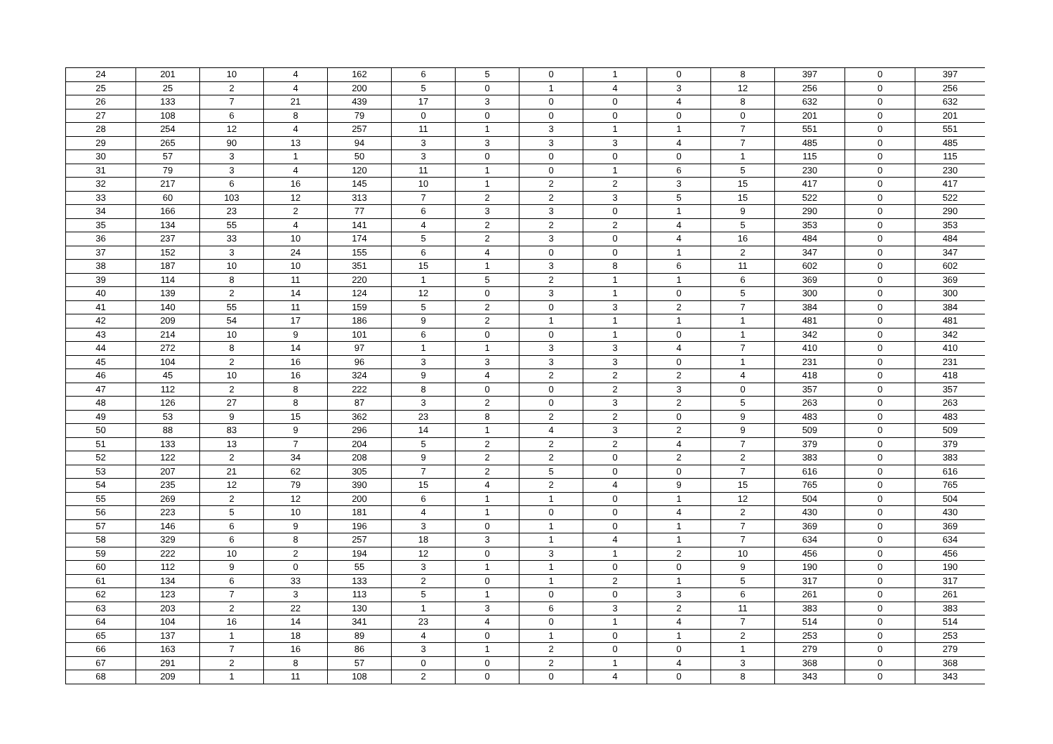| 24 | 201 | 10 | 4 | 162 | 6 | 5 | 0 | 1 | 0 | 8 | 397 | 0 | 397 |
| 25 | 25 | 2 | 4 | 200 | 5 | 0 | 1 | 4 | 3 | 12 | 256 | 0 | 256 |
| 26 | 133 | 7 | 21 | 439 | 17 | 3 | 0 | 0 | 4 | 8 | 632 | 0 | 632 |
| 27 | 108 | 6 | 8 | 79 | 0 | 0 | 0 | 0 | 0 | 0 | 201 | 0 | 201 |
| 28 | 254 | 12 | 4 | 257 | 11 | 1 | 3 | 1 | 1 | 7 | 551 | 0 | 551 |
| 29 | 265 | 90 | 13 | 94 | 3 | 3 | 3 | 3 | 4 | 7 | 485 | 0 | 485 |
| 30 | 57 | 3 | 1 | 50 | 3 | 0 | 0 | 0 | 0 | 1 | 115 | 0 | 115 |
| 31 | 79 | 3 | 4 | 120 | 11 | 1 | 0 | 1 | 6 | 5 | 230 | 0 | 230 |
| 32 | 217 | 6 | 16 | 145 | 10 | 1 | 2 | 2 | 3 | 15 | 417 | 0 | 417 |
| 33 | 60 | 103 | 12 | 313 | 7 | 2 | 2 | 3 | 5 | 15 | 522 | 0 | 522 |
| 34 | 166 | 23 | 2 | 77 | 6 | 3 | 3 | 0 | 1 | 9 | 290 | 0 | 290 |
| 35 | 134 | 55 | 4 | 141 | 4 | 2 | 2 | 2 | 4 | 5 | 353 | 0 | 353 |
| 36 | 237 | 33 | 10 | 174 | 5 | 2 | 3 | 0 | 4 | 16 | 484 | 0 | 484 |
| 37 | 152 | 3 | 24 | 155 | 6 | 4 | 0 | 0 | 1 | 2 | 347 | 0 | 347 |
| 38 | 187 | 10 | 10 | 351 | 15 | 1 | 3 | 8 | 6 | 11 | 602 | 0 | 602 |
| 39 | 114 | 8 | 11 | 220 | 1 | 5 | 2 | 1 | 1 | 6 | 369 | 0 | 369 |
| 40 | 139 | 2 | 14 | 124 | 12 | 0 | 3 | 1 | 0 | 5 | 300 | 0 | 300 |
| 41 | 140 | 55 | 11 | 159 | 5 | 2 | 0 | 3 | 2 | 7 | 384 | 0 | 384 |
| 42 | 209 | 54 | 17 | 186 | 9 | 2 | 1 | 1 | 1 | 1 | 481 | 0 | 481 |
| 43 | 214 | 10 | 9 | 101 | 6 | 0 | 0 | 1 | 0 | 1 | 342 | 0 | 342 |
| 44 | 272 | 8 | 14 | 97 | 1 | 1 | 3 | 3 | 4 | 7 | 410 | 0 | 410 |
| 45 | 104 | 2 | 16 | 96 | 3 | 3 | 3 | 3 | 0 | 1 | 231 | 0 | 231 |
| 46 | 45 | 10 | 16 | 324 | 9 | 4 | 2 | 2 | 2 | 4 | 418 | 0 | 418 |
| 47 | 112 | 2 | 8 | 222 | 8 | 0 | 0 | 2 | 3 | 0 | 357 | 0 | 357 |
| 48 | 126 | 27 | 8 | 87 | 3 | 2 | 0 | 3 | 2 | 5 | 263 | 0 | 263 |
| 49 | 53 | 9 | 15 | 362 | 23 | 8 | 2 | 2 | 0 | 9 | 483 | 0 | 483 |
| 50 | 88 | 83 | 9 | 296 | 14 | 1 | 4 | 3 | 2 | 9 | 509 | 0 | 509 |
| 51 | 133 | 13 | 7 | 204 | 5 | 2 | 2 | 2 | 4 | 7 | 379 | 0 | 379 |
| 52 | 122 | 2 | 34 | 208 | 9 | 2 | 2 | 0 | 2 | 2 | 383 | 0 | 383 |
| 53 | 207 | 21 | 62 | 305 | 7 | 2 | 5 | 0 | 0 | 7 | 616 | 0 | 616 |
| 54 | 235 | 12 | 79 | 390 | 15 | 4 | 2 | 4 | 9 | 15 | 765 | 0 | 765 |
| 55 | 269 | 2 | 12 | 200 | 6 | 1 | 1 | 0 | 1 | 12 | 504 | 0 | 504 |
| 56 | 223 | 5 | 10 | 181 | 4 | 1 | 0 | 0 | 4 | 2 | 430 | 0 | 430 |
| 57 | 146 | 6 | 9 | 196 | 3 | 0 | 1 | 0 | 1 | 7 | 369 | 0 | 369 |
| 58 | 329 | 6 | 8 | 257 | 18 | 3 | 1 | 4 | 1 | 7 | 634 | 0 | 634 |
| 59 | 222 | 10 | 2 | 194 | 12 | 0 | 3 | 1 | 2 | 10 | 456 | 0 | 456 |
| 60 | 112 | 9 | 0 | 55 | 3 | 1 | 1 | 0 | 0 | 9 | 190 | 0 | 190 |
| 61 | 134 | 6 | 33 | 133 | 2 | 0 | 1 | 2 | 1 | 5 | 317 | 0 | 317 |
| 62 | 123 | 7 | 3 | 113 | 5 | 1 | 0 | 0 | 3 | 6 | 261 | 0 | 261 |
| 63 | 203 | 2 | 22 | 130 | 1 | 3 | 6 | 3 | 2 | 11 | 383 | 0 | 383 |
| 64 | 104 | 16 | 14 | 341 | 23 | 4 | 0 | 1 | 4 | 7 | 514 | 0 | 514 |
| 65 | 137 | 1 | 18 | 89 | 4 | 0 | 1 | 0 | 1 | 2 | 253 | 0 | 253 |
| 66 | 163 | 7 | 16 | 86 | 3 | 1 | 2 | 0 | 0 | 1 | 279 | 0 | 279 |
| 67 | 291 | 2 | 8 | 57 | 0 | 0 | 2 | 1 | 4 | 3 | 368 | 0 | 368 |
| 68 | 209 | 1 | 11 | 108 | 2 | 0 | 0 | 4 | 0 | 8 | 343 | 0 | 343 |